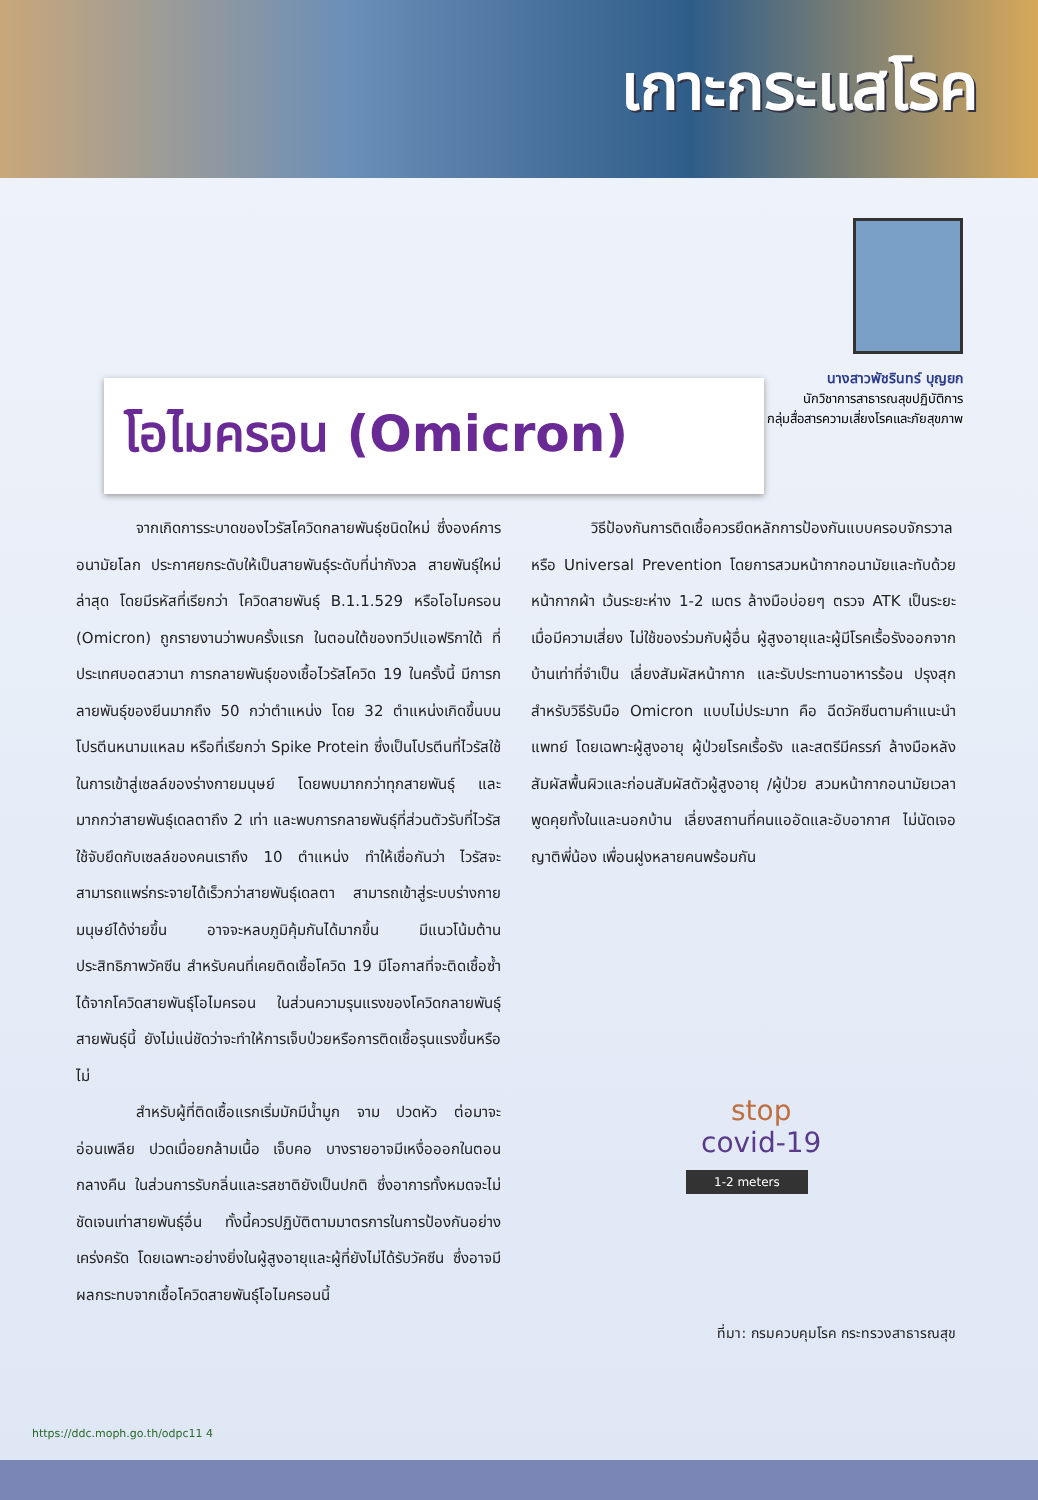เกาะกระแสโรค
นางสาวพัชรินทร์ บุญยก
นักวิชาการสาธารณสุขปฏิบัติการ
กลุ่มสื่อสารความเสี่ยงโรคและภัยสุขภาพ
โอไมครอน (Omicron)
จากเกิดการระบาดของไวรัสโควิดกลายพันธุ์ชนิดใหม่ ซึ่งองค์การอนามัยโลก ประกาศยกระดับให้เป็นสายพันธุ์ระดับที่น่ากังวล สายพันธุ์ใหม่ล่าสุด โดยมีรหัสที่เรียกว่า โควิดสายพันธุ์ B.1.1.529 หรือโอไมครอน (Omicron) ถูกรายงานว่าพบครั้งแรก ในตอนใต้ของทวีปแอฟริกาใต้ ที่ประเทศบอตสวานา การกลายพันธุ์ของเชื้อไวรัสโควิด 19 ในครั้งนี้ มีการกลายพันธุ์ของยีนมากถึง 50 กว่าตำแหน่ง โดย 32 ตำแหน่งเกิดขึ้นบนโปรตีนหนามแหลม หรือที่เรียกว่า Spike Protein ซึ่งเป็นโปรตีนที่ไวรัสใช้ในการเข้าสู่เซลล์ของร่างกายมนุษย์ โดยพบมากกว่าทุกสายพันธุ์ และมากกว่าสายพันธุ์เดลตาถึง 2 เท่า และพบการกลายพันธุ์ที่ส่วนตัวรับที่ไวรัสใช้จับยึดกับเซลล์ของคนเราถึง 10 ตำแหน่ง ทำให้เชื่อกันว่า ไวรัสจะสามารถแพร่กระจายได้เร็วกว่าสายพันธุ์เดลตา สามารถเข้าสู่ระบบร่างกายมนุษย์ได้ง่ายขึ้น อาจจะหลบภูมิคุ้มกันได้มากขึ้น มีแนวโน้มต้านประสิทธิภาพวัคซีน สำหรับคนที่เคยติดเชื้อโควิด 19 มีโอกาสที่จะติดเชื้อซ้ำได้จากโควิดสายพันธุ์โอไมครอน ในส่วนความรุนแรงของโควิดกลายพันธุ์สายพันธุ์นี้ ยังไม่แน่ชัดว่าจะทำให้การเจ็บป่วยหรือการติดเชื้อรุนแรงขึ้นหรือไม่
สำหรับผู้ที่ติดเชื้อแรกเริ่มมักมีน้ำมูก จาม ปวดหัว ต่อมาจะอ่อนเพลีย ปวดเมื่อยกล้ามเนื้อ เจ็บคอ บางรายอาจมีเหงื่อออกในตอนกลางคืน ในส่วนการรับกลิ่นและรสชาติยังเป็นปกติ ซึ่งอาการทั้งหมดจะไม่ชัดเจนเท่าสายพันธุ์อื่น ทั้งนี้ควรปฏิบัติตามมาตรการในการป้องกันอย่างเคร่งครัด โดยเฉพาะอย่างยิ่งในผู้สูงอายุและผู้ที่ยังไม่ได้รับวัคซีน ซึ่งอาจมีผลกระทบจากเชื้อโควิดสายพันธุ์โอไมครอนนี้
วิธีป้องกันการติดเชื้อควรยึดหลักการป้องกันแบบครอบจักรวาล หรือ Universal Prevention โดยการสวมหน้ากากอนามัยและทับด้วยหน้ากากผ้า เว้นระยะห่าง 1-2 เมตร ล้างมือบ่อยๆ ตรวจ ATK เป็นระยะเมื่อมีความเสี่ยง ไม่ใช้ของร่วมกับผู้อื่น ผู้สูงอายุและผู้มีโรคเรื้อรังออกจากบ้านเท่าที่จำเป็น เลี่ยงสัมผัสหน้ากาก และรับประทานอาหารร้อน ปรุงสุก สำหรับวิธีรับมือ Omicron แบบไม่ประมาท คือ ฉีดวัคซีนตามคำแนะนำแพทย์ โดยเฉพาะผู้สูงอายุ ผู้ป่วยโรคเรื้อรัง และสตรีมีครรภ์ ล้างมือหลังสัมผัสพื้นผิวและก่อนสัมผัสตัวผู้สูงอายุ /ผู้ป่วย สวมหน้ากากอนามัยเวลาพูดคุยทั้งในและนอกบ้าน เลี่ยงสถานที่คนแออัดและอับอากาศ ไม่นัดเจอญาติพี่น้อง เพื่อนฝูงหลายคนพร้อมกัน
stop
covid-19
1-2 meters
ที่มา: กรมควบคุมโรค กระทรวงสาธารณสุข
https://ddc.moph.go.th/odpc11 4